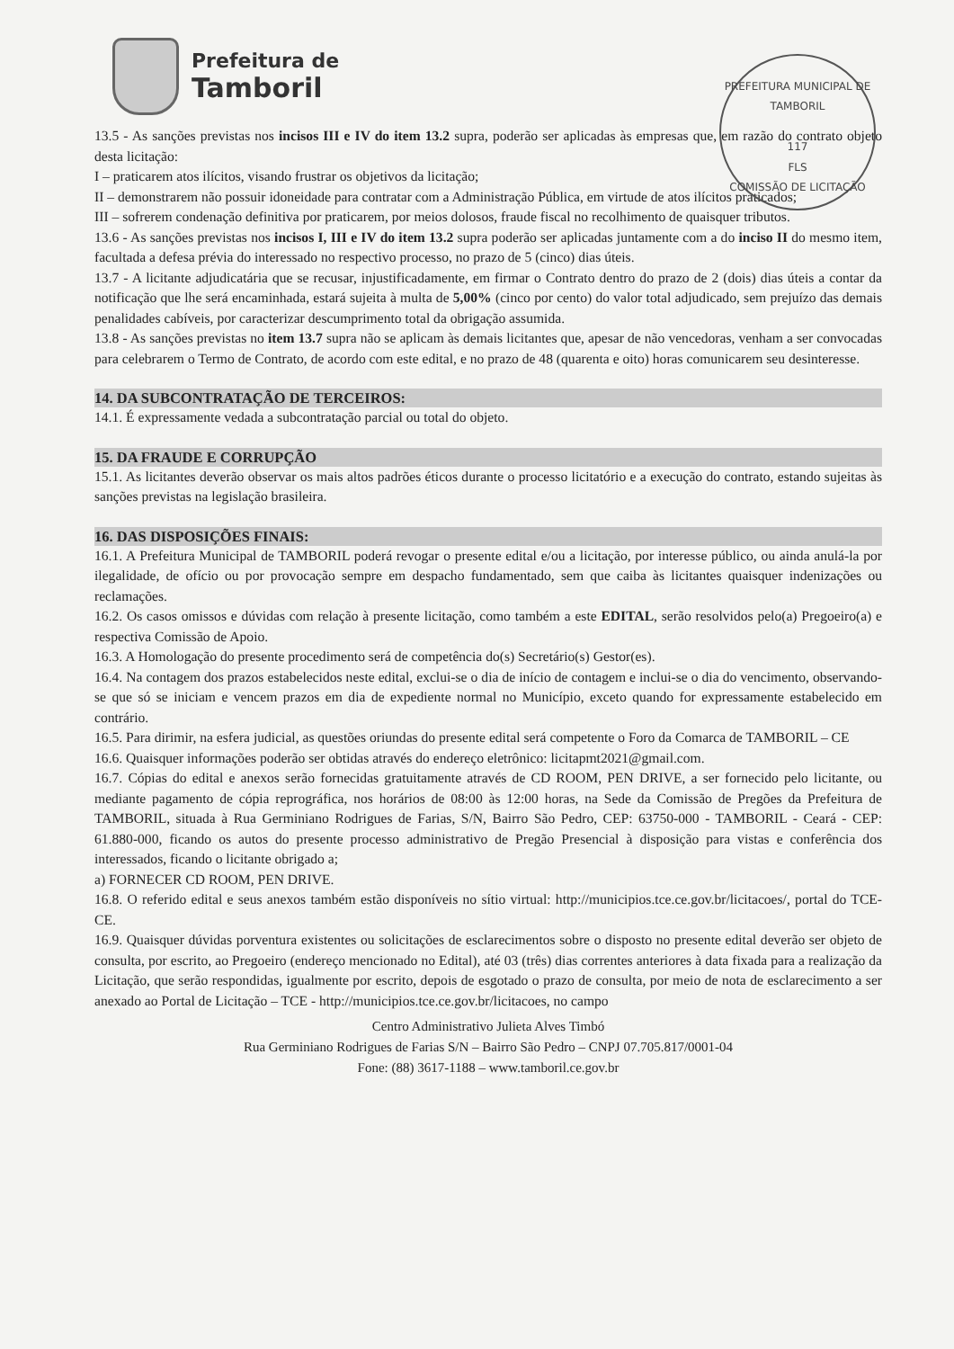Prefeitura de
Tamboril
PREFEITURA MUNICIPAL DE TAMBORIL
117
FLS
COMISSÃO DE LICITAÇÃO
13.5 - As sanções previstas nos incisos III e IV do item 13.2 supra, poderão ser aplicadas às empresas que, em razão do contrato objeto desta licitação:
I – praticarem atos ilícitos, visando frustrar os objetivos da licitação;
II – demonstrarem não possuir idoneidade para contratar com a Administração Pública, em virtude de atos ilícitos praticados;
III – sofrerem condenação definitiva por praticarem, por meios dolosos, fraude fiscal no recolhimento de quaisquer tributos.
13.6 - As sanções previstas nos incisos I, III e IV do item 13.2 supra poderão ser aplicadas juntamente com a do inciso II do mesmo item, facultada a defesa prévia do interessado no respectivo processo, no prazo de 5 (cinco) dias úteis.
13.7 - A licitante adjudicatária que se recusar, injustificadamente, em firmar o Contrato dentro do prazo de 2 (dois) dias úteis a contar da notificação que lhe será encaminhada, estará sujeita à multa de 5,00% (cinco por cento) do valor total adjudicado, sem prejuízo das demais penalidades cabíveis, por caracterizar descumprimento total da obrigação assumida.
13.8 - As sanções previstas no item 13.7 supra não se aplicam às demais licitantes que, apesar de não vencedoras, venham a ser convocadas para celebrarem o Termo de Contrato, de acordo com este edital, e no prazo de 48 (quarenta e oito) horas comunicarem seu desinteresse.
14. DA SUBCONTRATAÇÃO DE TERCEIROS:
14.1. É expressamente vedada a subcontratação parcial ou total do objeto.
15. DA FRAUDE E CORRUPÇÃO
15.1. As licitantes deverão observar os mais altos padrões éticos durante o processo licitatório e a execução do contrato, estando sujeitas às sanções previstas na legislação brasileira.
16. DAS DISPOSIÇÕES FINAIS:
16.1. A Prefeitura Municipal de TAMBORIL poderá revogar o presente edital e/ou a licitação, por interesse público, ou ainda anulá-la por ilegalidade, de ofício ou por provocação sempre em despacho fundamentado, sem que caiba às licitantes quaisquer indenizações ou reclamações.
16.2. Os casos omissos e dúvidas com relação à presente licitação, como também a este EDITAL, serão resolvidos pelo(a) Pregoeiro(a) e respectiva Comissão de Apoio.
16.3. A Homologação do presente procedimento será de competência do(s) Secretário(s) Gestor(es).
16.4. Na contagem dos prazos estabelecidos neste edital, exclui-se o dia de início de contagem e inclui-se o dia do vencimento, observando-se que só se iniciam e vencem prazos em dia de expediente normal no Município, exceto quando for expressamente estabelecido em contrário.
16.5. Para dirimir, na esfera judicial, as questões oriundas do presente edital será competente o Foro da Comarca de TAMBORIL – CE
16.6. Quaisquer informações poderão ser obtidas através do endereço eletrônico: licitapmt2021@gmail.com.
16.7. Cópias do edital e anexos serão fornecidas gratuitamente através de CD ROOM, PEN DRIVE, a ser fornecido pelo licitante, ou mediante pagamento de cópia reprográfica, nos horários de 08:00 às 12:00 horas, na Sede da Comissão de Pregões da Prefeitura de TAMBORIL, situada à Rua Germiniano Rodrigues de Farias, S/N, Bairro São Pedro, CEP: 63750-000 - TAMBORIL - Ceará - CEP: 61.880-000, ficando os autos do presente processo administrativo de Pregão Presencial à disposição para vistas e conferência dos interessados, ficando o licitante obrigado a;
a) FORNECER CD ROOM, PEN DRIVE.
16.8. O referido edital e seus anexos também estão disponíveis no sítio virtual: http://municipios.tce.ce.gov.br/licitacoes/, portal do TCE-CE.
16.9. Quaisquer dúvidas porventura existentes ou solicitações de esclarecimentos sobre o disposto no presente edital deverão ser objeto de consulta, por escrito, ao Pregoeiro (endereço mencionado no Edital), até 03 (três) dias correntes anteriores à data fixada para a realização da Licitação, que serão respondidas, igualmente por escrito, depois de esgotado o prazo de consulta, por meio de nota de esclarecimento a ser anexado ao Portal de Licitação – TCE - http://municipios.tce.ce.gov.br/licitacoes, no campo
Centro Administrativo Julieta Alves Timbó
Rua Germiniano Rodrigues de Farias S/N – Bairro São Pedro – CNPJ 07.705.817/0001-04
Fone: (88) 3617-1188 – www.tamboril.ce.gov.br